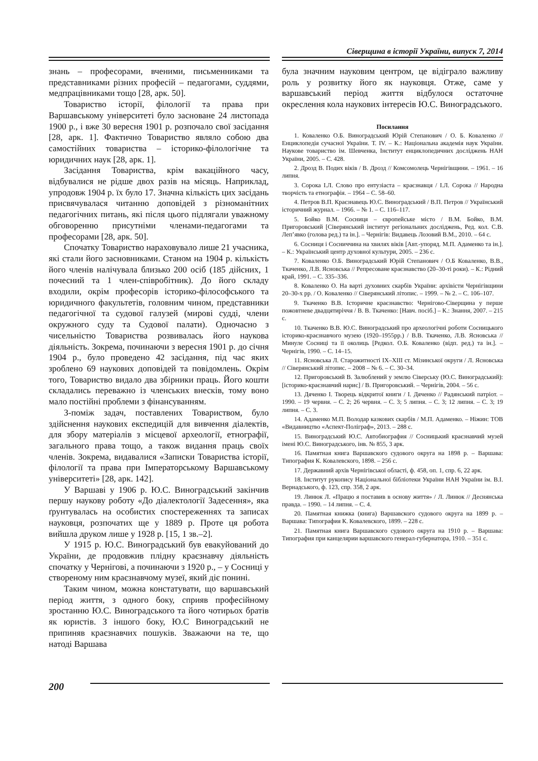Сіверщина в історії України, випуск 7, 2014
знань – професорами, вченими, письменниками та представниками різних професій – педагогами, суддями, медпрацівниками тощо [28, арк. 50].
Товариство історії, філології та права при Варшавському університеті було засноване 24 листопада 1900 р., і вже 30 вересня 1901 р. розпочало свої засідання [28, арк. 1]. Фактично Товариство являло собою два самостійних товариства – історико-філологічне та юридичних наук [28, арк. 1].
Засідання Товариства, крім вакаційного часу, відбувалися не рідше двох разів на місяць. Наприклад, упродовж 1904 р. їх було 17. Значна кількість цих засідань присвячувалася читанню доповідей з різноманітних педагогічних питань, які після цього підлягали уважному обговоренню присутніми членами-педагогами та професорами [28, арк. 50].
Спочатку Товариство нараховувало лише 21 учасника, які стали його засновниками. Станом на 1904 р. кількість його членів налічувала близько 200 осіб (185 дійсних, 1 почесний та 1 член-співробітник). До його складу входили, окрім професорів історико-філософського та юридичного факультетів, головним чином, представники педагогічної та судової галузей (мирові судді, члени окружного суду та Судової палати). Одночасно з чисельністю Товариства розвивалась його наукова діяльність. Зокрема, починаючи з вересня 1901 р. до січня 1904 р., було проведено 42 засідання, під час яких зроблено 69 наукових доповідей та повідомлень. Окрім того, Товариство видало два збірники праць. Його кошти складались переважно із членських внесків, тому воно мало постійні проблеми з фінансуванням.
З-поміж задач, поставлених Товариством, було здійснення наукових експедицій для вивчення діалектів, для збору матеріалів з місцевої археології, етнографії, загального права тощо, а також видання праць своїх членів. Зокрема, видавалися «Записки Товариства історії, філології та права при Імператорському Варшавському університеті» [28, арк. 142].
У Варшаві у 1906 р. Ю.С. Виноградський закінчив першу наукову роботу «До діалектології Задесення», яка ґрунтувалась на особистих спостереженнях та записах науковця, розпочатих ще у 1889 р. Проте ця робота вийшла друком лише у 1928 р. [15, 1 зв.–2].
У 1915 р. Ю.С. Виноградський був евакуйований до України, де продовжив плідну краєзнавчу діяльність спочатку у Чернігові, а починаючи з 1920 р., – у Сосниці у створеному ним краєзнавчому музеї, який діє понині.
Таким чином, можна констатувати, що варшавський період життя, з одного боку, сприяв професійному зростанню Ю.С. Виноградського та його чотирьох братів як юристів. З іншого боку, Ю.С Виноградський не припиняв краєзнавчих пошуків. Зважаючи на те, що натоді Варшава
була значним науковим центром, це відіграло важливу роль у розвитку його як науковця. Отже, саме у варшавський період життя відбулося остаточне окреслення кола наукових інтересів Ю.С. Виноградського.
Посилання
1. Коваленко О.Б. Виноградський Юрій Степанович / О. Б. Коваленко // Енциклопедія сучасної України. Т. IV. – К.: Національна академія наук України. Наукове товариство ім. Шевченка, Інститут енциклопедичних досліджень НАН України, 2005. – С. 428.
2. Дрозд В. Подих віків / В. Дрозд // Комсомолець Чернігівщини. – 1961. – 16 липня.
3. Сорока І.Л. Слово про ентузіаста – краєзнавця / І.Л. Сорока // Народна творчість та етнографія. – 1964 – С. 58–60.
4. Петров В.П. Краєзнавець Ю.С. Виноградський / В.П. Петров // Український історичний журнал. – 1966. – № 1. – С. 116–117.
5. Бойко В.М. Сосниця – європейське місто / В.М. Бойко, В.М. Пригоровський [Сіверянський інститут регіональних досліджень, Ред. кол. С.В. Леп’явко (голова ред.) та ін.]. – Чернігів: Видавець Лозовий В.М., 2010. – 64 с.
6. Сосниця і Сосниччина на хвилях віків [Авт.-упоряд. М.П. Адаменко та ін.]. – К.: Український центр духовної культури, 2005. – 236 с.
7. Коваленко О.Б. Виноградський Юрій Степанович / О.Б Коваленко, В.В., Ткаченко, Л.В. Ясновська // Репресоване краєзнавство (20–30-ті роки). – К.: Рідний край, 1991. – С. 335–336.
8. Коваленко О. На варті духовних скарбів України: архівісти Чернігівщини 20–30-х рр. / О. Коваленко // Сіверянський літопис. – 1999. – № 2. – С. 106–107.
9. Ткаченко В.В. Історичне краєзнавство: Чернігово-Сіверщина у перше пожовтневе двадцятиріччя / В. В. Ткаченко: [Навч. посіб.] – К.: Знання, 2007. – 215 с.
10. Ткаченко В.В. Ю.С. Виноградський про археологічні роботи Сосницького історико-краєзнавчого музею (1920–1955рр.) / В.В. Ткаченко, Л.В. Ясновська // Минуле Сосниці та її околиць [Редкол. О.Б. Коваленко (відп. ред.) та ін.]. – Чернігів, 1990. – С. 14–15.
11. Ясновська Л. Старожитності IX–XIII ст. Мізинської округи / Л. Ясновська // Сіверянський літопис. – 2008 – № 6. – С. 30–34.
12. Пригоровський В. Залюблений у землю Сіверську (Ю.С. Виноградський): [історико-краєзнавчий нарис] / В. Пригоровський. – Чернігів, 2004. – 56 с.
13. Дяченко І. Творець відкритої книги / І. Дяченко // Радянський патріот. – 1990. – 19 червня. – С. 2; 26 червня. – С. 3; 5 липня. – С. 3; 12 липня. – С. 3; 19 липня. – С. 3.
14. Адаменко М.П. Володар казкових скарбів / М.П. Адаменко. – Ніжин: ТОВ «Видавництво «Аспект-Поліграф», 2013. – 288 с.
15. Виноградський Ю.С. Автобиография // Сосницький краєзнавчий музей імені Ю.С. Виноградського, інв. № 855, 3 арк.
16. Памятная книга Варшавского судового округа на 1898 р. – Варшава: Типография К. Ковалевского, 1898. – 256 с.
17. Державний архів Чернігівської області, ф. 458, оп. 1, спр. 6, 22 арк.
18. Інститут рукопису Національної бібліотеки України НАН України ім. В.І. Вернадського, ф. 123, спр. 358, 2 арк.
19. Линюк Л. «Працю я поставив в основу життя» / Л. Линюк // Деснянська правда. – 1990. – 14 липня. – С. 4.
20. Памятная книжка (книга) Варшавского судового округа на 1899 р. – Варшава: Типография К. Ковалевского, 1899. – 228 с.
21. Памятная книга Варшавского судового округа на 1910 р. – Варшава: Типография при канцелярии варшавского генерал-губернатора, 1910. – 351 с.
200